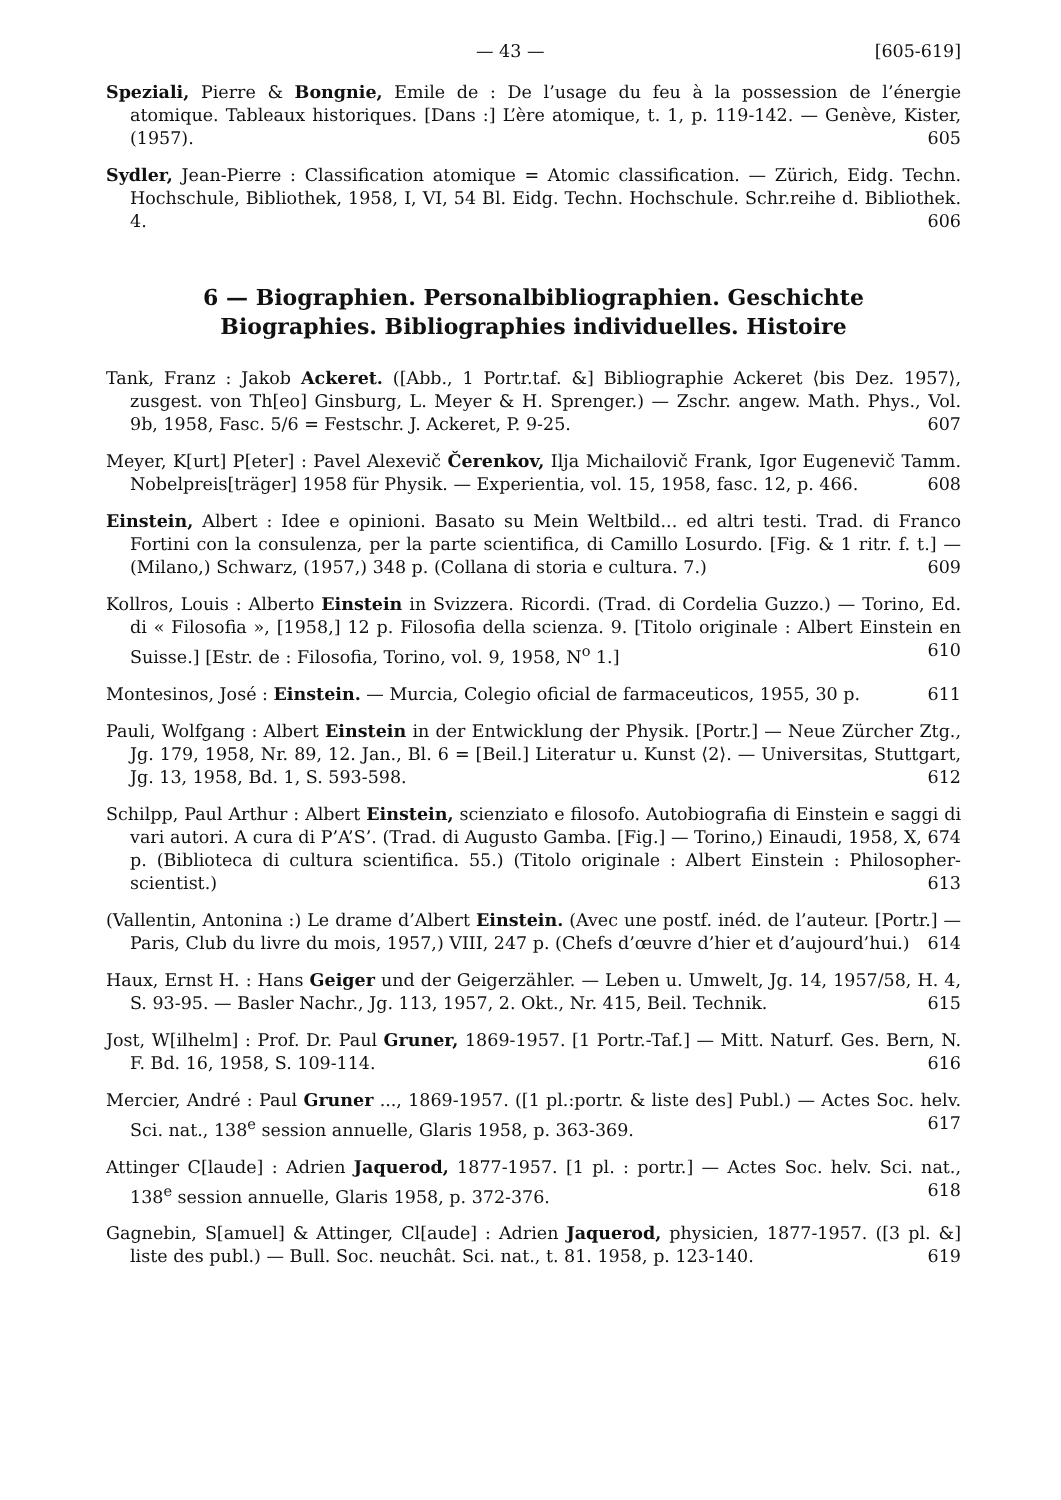— 43 — [605-619]
Speziali, Pierre & Bongnie, Emile de : De l’usage du feu à la possession de l’énergie atomique. Tableaux historiques. [Dans :] L’ère atomique, t. 1, p. 119-142. — Genève, Kister, (1957). 605
Sydler, Jean-Pierre : Classification atomique = Atomic classification. — Zürich, Eidg. Techn. Hochschule, Bibliothek, 1958, I, VI, 54 Bl. Eidg. Techn. Hochschule. Schr.reihe d. Bibliothek. 4. 606
6 — Biographien. Personalbibliographien. Geschichte
Biographies. Bibliographies individuelles. Histoire
Tank, Franz : Jakob Ackeret. ([Abb., 1 Portr.taf. &] Bibliographie Ackeret ⟨bis Dez. 1957⟩, zusgest. von Th[eo] Ginsburg, L. Meyer & H. Sprenger.) — Zschr. angew. Math. Phys., Vol. 9b, 1958, Fasc. 5/6 = Festschr. J. Ackeret, P. 9-25. 607
Meyer, K[urt] P[eter] : Pavel Alexevič Čerenkov, Ilja Michailovič Frank, Igor Eugenevič Tamm. Nobelpreis[träger] 1958 für Physik. — Experientia, vol. 15, 1958, fasc. 12, p. 466. 608
Einstein, Albert : Idee e opinioni. Basato su Mein Weltbild... ed altri testi. Trad. di Franco Fortini con la consulenza, per la parte scientifica, di Camillo Losurdo. [Fig. & 1 ritr. f. t.] — (Milano,) Schwarz, (1957,) 348 p. (Collana di storia e cultura. 7.) 609
Kollros, Louis : Alberto Einstein in Svizzera. Ricordi. (Trad. di Cordelia Guzzo.) — Torino, Ed. di « Filosofia », [1958,] 12 p. Filosofia della scienza. 9. [Titolo originale : Albert Einstein en Suisse.] [Estr. de : Filosofia, Torino, vol. 9, 1958, N<sup>o</sup> 1.] 610
Montesinos, José : Einstein. — Murcia, Colegio oficial de farmaceuticos, 1955, 30 p. 611
Pauli, Wolfgang : Albert Einstein in der Entwicklung der Physik. [Portr.] — Neue Zürcher Ztg., Jg. 179, 1958, Nr. 89, 12. Jan., Bl. 6 = [Beil.] Literatur u. Kunst ⟨2⟩. — Universitas, Stuttgart, Jg. 13, 1958, Bd. 1, S. 593-598. 612
Schilpp, Paul Arthur : Albert Einstein, scienziato e filosofo. Autobiografia di Einstein e saggi di vari autori. A cura di P’A’S’. (Trad. di Augusto Gamba. [Fig.] — Torino,) Einaudi, 1958, X, 674 p. (Biblioteca di cultura scientifica. 55.) (Titolo originale : Albert Einstein : Philosopher-scientist.) 613
(Vallentin, Antonina :) Le drame d’Albert Einstein. (Avec une postf. inéd. de l’auteur. [Portr.] — Paris, Club du livre du mois, 1957,) VIII, 247 p. (Chefs d’œuvre d’hier et d’aujourd’hui.) 614
Haux, Ernst H. : Hans Geiger und der Geigerzähler. — Leben u. Umwelt, Jg. 14, 1957/58, H. 4, S. 93-95. — Basler Nachr., Jg. 113, 1957, 2. Okt., Nr. 415, Beil. Technik. 615
Jost, W[ilhelm] : Prof. Dr. Paul Gruner, 1869-1957. [1 Portr.-Taf.] — Mitt. Naturf. Ges. Bern, N. F. Bd. 16, 1958, S. 109-114. 616
Mercier, André : Paul Gruner ..., 1869-1957. ([1 pl.:portr. & liste des] Publ.) — Actes Soc. helv. Sci. nat., 138<sup>e</sup> session annuelle, Glaris 1958, p. 363-369. 617
Attinger C[laude] : Adrien Jaquerod, 1877-1957. [1 pl. : portr.] — Actes Soc. helv. Sci. nat., 138<sup>e</sup> session annuelle, Glaris 1958, p. 372-376. 618
Gagnebin, S[amuel] & Attinger, Cl[aude] : Adrien Jaquerod, physicien, 1877-1957. ([3 pl. &] liste des publ.) — Bull. Soc. neuchât. Sci. nat., t. 81. 1958, p. 123-140. 619